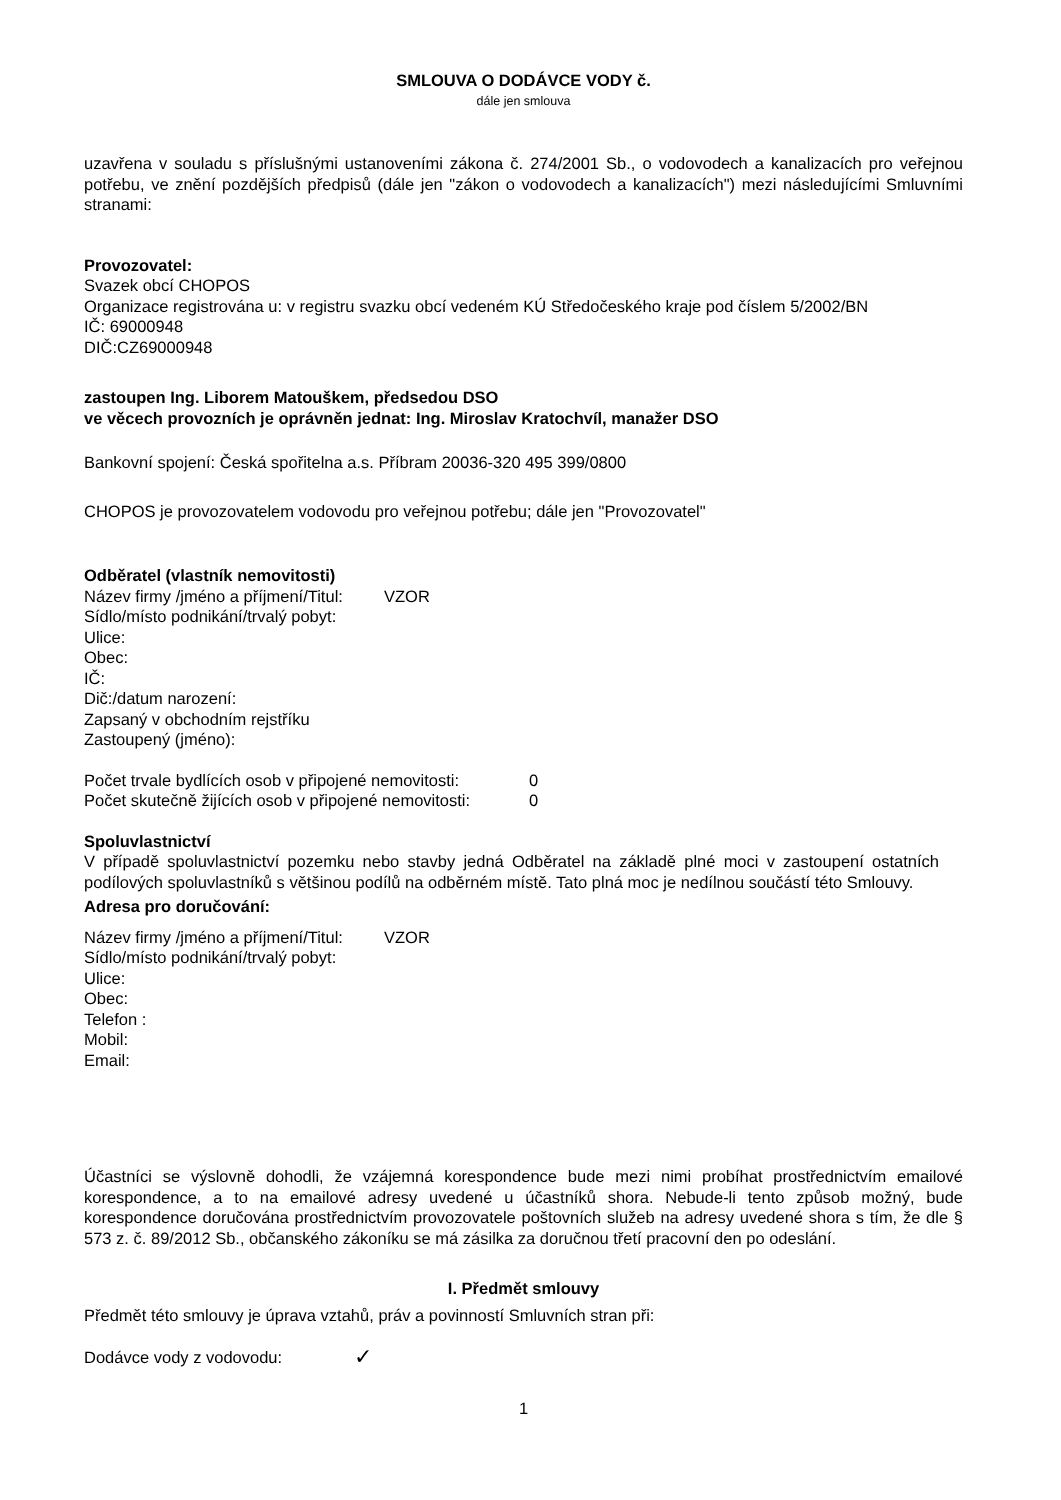SMLOUVA O DODÁVCE VODY č.
dále jen smlouva
uzavřena v souladu s příslušnými ustanoveními zákona č. 274/2001 Sb., o vodovodech a kanalizacích pro veřejnou potřebu, ve znění pozdějších předpisů (dále jen "zákon o vodovodech a kanalizacích") mezi následujícími Smluvními stranami:
Provozovatel:
Svazek obcí CHOPOS
Organizace registrována u: v registru svazku obcí vedeném KÚ Středočeského kraje pod číslem 5/2002/BN
IČ: 69000948
DIČ:CZ69000948
zastoupen Ing. Liborem Matouškem, předsedou DSO
ve věcech provozních je oprávněn jednat: Ing. Miroslav Kratochvíl, manažer DSO
Bankovní spojení: Česká spořitelna a.s. Příbram 20036-320 495 399/0800
CHOPOS je provozovatelem vodovodu pro veřejnou potřebu; dále jen "Provozovatel"
Odběratel (vlastník nemovitosti)
Název firmy /jméno a příjmení/Titul: VZOR
Sídlo/místo podnikání/trvalý pobyt:
Ulice:
Obec:
IČ:
Dič:/datum narození:
Zapsaný v obchodním rejstříku
Zastoupený (jméno):
Počet trvale bydlících osob v připojené nemovitosti: 0
Počet skutečně žijících osob v připojené nemovitosti: 0
Spoluvlastnictví
V případě spoluvlastnictví pozemku nebo stavby jedná Odběratel na základě plné moci v zastoupení ostatních podílových spoluvlastníků s většinou podílů na odběrném místě. Tato plná moc je nedílnou součástí této Smlouvy.
Adresa pro doručování:
Název firmy /jméno a příjmení/Titul: VZOR
Sídlo/místo podnikání/trvalý pobyt:
Ulice:
Obec:
Telefon :
Mobil:
Email:
Účastníci se výslovně dohodli, že vzájemná korespondence bude mezi nimi probíhat prostřednictvím emailové korespondence, a to na emailové adresy uvedené u účastníků shora. Nebude-li tento způsob možný, bude korespondence doručována prostřednictvím provozovatele poštovních služeb na adresy uvedené shora s tím, že dle § 573 z. č. 89/2012 Sb., občanského zákoníku se má zásilka za doručnou třetí pracovní den po odeslání.
I. Předmět smlouvy
Předmět této smlouvy je úprava vztahů, práv a povinností Smluvních stran při:
Dodávce vody z vodovodu: ✓
1